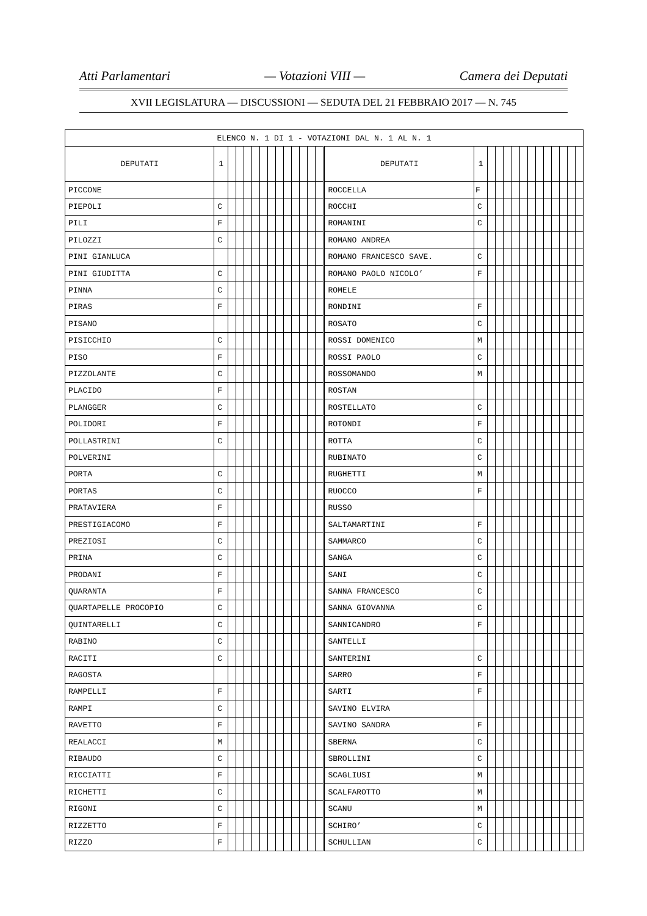Atti Parlamentari — Votazioni VIII — Camera dei Deputati
XVII LEGISLATURA — DISCUSSIONI — SEDUTA DEL 21 FEBBRAIO 2017 — N. 745
| ELENCO N. 1 DI 1 - VOTAZIONI DAL N. 1 AL N. 1 | | | | | | | | | | | | | | | | | | | | | | | | | | | |
| --- | --- | --- | --- | --- | --- | --- | --- | --- | --- | --- | --- | --- | --- | --- | --- | --- | --- | --- | --- | --- | --- | --- | --- | --- | --- | --- | --- |
| DEPUTATI | 1 | | | | | | | | | | | | | DEPUTATI | 1 | | | | | | | | | | | | |
| PICCONE | | | | | | | | | | | | | | ROCCELLA | F | | | | | | | | | | | | |
| PIEPOLI | C | | | | | | | | | | | | | ROCCHI | C | | | | | | | | | | | | |
| PILI | F | | | | | | | | | | | | | ROMANINI | C | | | | | | | | | | | | |
| PILOZZI | C | | | | | | | | | | | | | ROMANO ANDREA | | | | | | | | | | | | | |
| PINI GIANLUCA | | | | | | | | | | | | | | ROMANO FRANCESCO SAVE. | C | | | | | | | | | | | | |
| PINI GIUDITTA | C | | | | | | | | | | | | | ROMANO PAOLO NICOLO’ | F | | | | | | | | | | | | |
| PINNA | C | | | | | | | | | | | | | ROMELE | | | | | | | | | | | | | |
| PIRAS | F | | | | | | | | | | | | | RONDINI | F | | | | | | | | | | | | |
| PISANO | | | | | | | | | | | | | | ROSATO | C | | | | | | | | | | | | |
| PISICCHIO | C | | | | | | | | | | | | | ROSSI DOMENICO | M | | | | | | | | | | | | |
| PISO | F | | | | | | | | | | | | | ROSSI PAOLO | C | | | | | | | | | | | | |
| PIZZOLANTE | C | | | | | | | | | | | | | ROSSOMANDO | M | | | | | | | | | | | | |
| PLACIDO | F | | | | | | | | | | | | | ROSTAN | | | | | | | | | | | | | |
| PLANGGER | C | | | | | | | | | | | | | ROSTELLATO | C | | | | | | | | | | | | |
| POLIDORI | F | | | | | | | | | | | | | ROTONDI | F | | | | | | | | | | | | |
| POLLASTRINI | C | | | | | | | | | | | | | ROTTA | C | | | | | | | | | | | | |
| POLVERINI | | | | | | | | | | | | | | RUBINATO | C | | | | | | | | | | | | |
| PORTA | C | | | | | | | | | | | | | RUGHETTI | M | | | | | | | | | | | | |
| PORTAS | C | | | | | | | | | | | | | RUOCCO | F | | | | | | | | | | | | |
| PRATAVIERA | F | | | | | | | | | | | | | RUSSO | | | | | | | | | | | | | |
| PRESTIGIACOMO | F | | | | | | | | | | | | | SALTAMARTINI | F | | | | | | | | | | | | |
| PREZIOSI | C | | | | | | | | | | | | | SAMMARCO | C | | | | | | | | | | | | |
| PRINA | C | | | | | | | | | | | | | SANGA | C | | | | | | | | | | | | |
| PRODANI | F | | | | | | | | | | | | | SANI | C | | | | | | | | | | | | |
| QUARANTA | F | | | | | | | | | | | | | SANNA FRANCESCO | C | | | | | | | | | | | | |
| QUARTAPELLE PROCOPIO | C | | | | | | | | | | | | | SANNA GIOVANNA | C | | | | | | | | | | | | |
| QUINTARELLI | C | | | | | | | | | | | | | SANNICANDRO | F | | | | | | | | | | | | |
| RABINO | C | | | | | | | | | | | | | SANTELLI | | | | | | | | | | | | | |
| RACITI | C | | | | | | | | | | | | | SANTERINI | C | | | | | | | | | | | | |
| RAGOSTA | | | | | | | | | | | | | | SARRO | F | | | | | | | | | | | | |
| RAMPELLI | F | | | | | | | | | | | | | SARTI | F | | | | | | | | | | | | |
| RAMPI | C | | | | | | | | | | | | | SAVINO ELVIRA | | | | | | | | | | | | | |
| RAVETTO | F | | | | | | | | | | | | | SAVINO SANDRA | F | | | | | | | | | | | | |
| REALACCI | M | | | | | | | | | | | | | SBERNA | C | | | | | | | | | | | | |
| RIBAUDO | C | | | | | | | | | | | | | SBROLLINI | C | | | | | | | | | | | | |
| RICCIATTI | F | | | | | | | | | | | | | SCAGLIUSI | M | | | | | | | | | | | | |
| RICHETTI | C | | | | | | | | | | | | | SCALFAROTTO | M | | | | | | | | | | | | |
| RIGONI | C | | | | | | | | | | | | | SCANU | M | | | | | | | | | | | | |
| RIZZETTO | F | | | | | | | | | | | | | SCHIRO’ | C | | | | | | | | | | | | |
| RIZZO | F | | | | | | | | | | | | | SCHULLIAN | C | | | | | | | | | | | | |